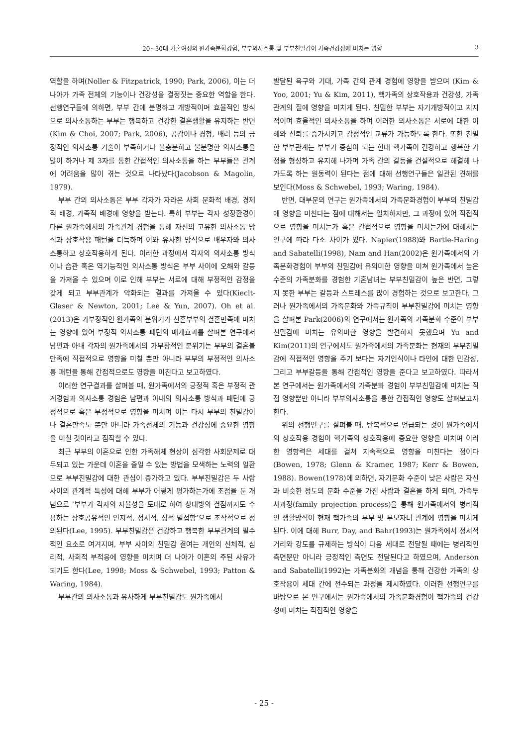20~30대 기혼여성의 원가족분화경험, 부부의사소통 및 부부친밀감이 가족건강성에 미치는 영향 3
역할을 하며(Noller & Fitzpatrick, 1990; Park, 2006), 이는 더 나아가 가족 전체의 기능이나 건강성을 결정짓는 중요한 역할을 한다. 선행연구들에 의하면, 부부 간에 분명하고 개방적이며 효율적인 방식으로 의사소통하는 부부는 행복하고 건강한 결혼생활을 유지하는 반면(Kim & Choi, 2007; Park, 2006), 공감이나 경청, 배려 등의 긍정적인 의사소통 기술이 부족하거나 불충분하고 불분명한 의사소통을 많이 하거나 제 3자를 통한 간접적인 의사소통을 하는 부부들은 관계에 어려움을 많이 겪는 것으로 나타났다(Jacobson & Magolin, 1979).
부부 간의 의사소통은 부부 각자가 자라온 사회 문화적 배경, 경제적 배경, 가족적 배경에 영향을 받는다. 특히 부부는 각자 성장환경이 다른 원가족에서의 가족관계 경험을 통해 자신의 고유한 의사소통 방식과 상호작용 패턴을 터득하며 이와 유사한 방식으로 배우자와 의사소통하고 상호작용하게 된다. 이러한 과정에서 각자의 의사소통 방식이나 습관 혹은 역기능적인 의사소통 방식은 부부 사이에 오해와 갈등을 가져올 수 있으며 이로 인해 부부는 서로에 대해 부정적인 감정을 갖게 되고 부부관계가 악화되는 결과를 가져올 수 있다(Kiecl­t-Glaser & Newton, 2001; Lee & Yun, 2007). Oh et al.(2013)은 가부장적인 원가족의 분위기가 신혼부부의 결혼만족에 미치는 영향에 있어 부정적 의사소통 패턴의 매개효과를 살펴본 연구에서 남편과 아내 각자의 원가족에서의 가부장적인 분위기는 부부의 결혼불만족에 직접적으로 영향을 미칠 뿐만 아니라 부부의 부정적인 의사소통 패턴을 통해 간접적으로도 영향을 미친다고 보고하였다.
이러한 연구결과를 살펴볼 때, 원가족에서의 긍정적 혹은 부정적 관계경험과 의사소통 경험은 남편과 아내의 의사소통 방식과 패턴에 긍정적으로 혹은 부정적으로 영향을 미치며 이는 다시 부부의 친밀감이나 결혼만족도 뿐만 아니라 가족전체의 기능과 건강성에 중요한 영향을 미칠 것이라고 짐작할 수 있다.
최근 부부의 이혼으로 인한 가족해체 현상이 심각한 사회문제로 대두되고 있는 가운데 이혼을 줄일 수 있는 방법을 모색하는 노력의 일환으로 부부친밀감에 대한 관심이 증가하고 있다. 부부친밀감은 두 사람 사이의 관계적 특성에 대해 부부가 어떻게 평가하는가에 초점을 둔 개념으로 ’부부가 각자의 자율성을 토대로 하여 상대방의 결점까지도 수용하는 상호공유적인 인지적, 정서적, 성적 밀접함’으로 조작적으로 정의된다(Lee, 1995). 부부친밀감은 건강하고 행복한 부부관계의 필수적인 요소로 여겨지며, 부부 사이의 친밀감 결여는 개인의 신체적, 심리적, 사회적 부적응에 영향을 미치며 더 나아가 이혼의 주된 사유가 되기도 한다(Lee, 1998; Moss & Schwe­bel, 1993; Patton & Waring, 1984).
부부간의 의사소통과 유사하게 부부친밀감도 원가족에서
발달된 욕구와 기대, 가족 간의 관계 경험에 영향을 받으며 (Kim & Yoo, 2001; Yu & Kim, 2011), 핵가족의 상호작용과 건강성, 가족관계의 질에 영향을 미치게 된다. 친밀한 부부는 자기개방적이고 지지적이며 효율적인 의사소통을 하며 이러한 의사소통은 서로에 대한 이해와 신뢰를 증가시키고 감정적인 교류가 가능하도록 한다. 또한 친밀한 부부관계는 부부가 중심이 되는 현대 핵가족이 건강하고 행복한 가정을 형성하고 유지해 나가며 가족 간의 갈등을 건설적으로 해결해 나가도록 하는 원동력이 된다는 점에 대해 선행연구들은 일관된 견해를 보인다(Moss & Schwebel, 1993; Waring, 1984).
반면, 대부분의 연구는 원가족에서의 가족분화경험이 부부의 친밀감에 영향을 미친다는 점에 대해서는 일치하지만, 그 과정에 있어 직접적으로 영향을 미치는가 혹은 간접적으로 영향을 미치는가에 대해서는 연구에 따라 다소 차이가 있다. Napier(1988)와 Bartle-Haring and Sabatelli(1998), Nam and Han(2002)은 원가족에서의 가족분화경험이 부부의 친밀감에 유의미한 영향을 미쳐 원가족에서 높은 수준의 가족분화를 경험한 기혼남녀는 부부친밀감이 높은 반면, 그렇지 못한 부부는 갈등과 스트레스를 많이 경험하는 것으로 보고한다. 그러나 원가족에서의 가족분화와 가족규칙이 부부친밀감에 미치는 영향을 살펴본 Park(2006)의 연구에서는 원가족의 가족분화 수준이 부부친밀감에 미치는 유의미한 영향을 발견하지 못했으며 Yu and Kim(2011)의 연구에서도 원가족에서의 가족분화는 현재의 부부친밀감에 직접적인 영향을 주기 보다는 자기인식이나 타인에 대한 민감성, 그리고 부부갈등을 통해 간접적인 영향을 준다고 보고하였다. 따라서 본 연구에서는 원가족에서의 가족분화 경험이 부부친밀감에 미치는 직접 영향뿐만 아니라 부부의사소통을 통한 간접적인 영향도 살펴보고자 한다.
위의 선행연구를 살펴볼 때, 반복적으로 언급되는 것이 원가족에서의 상호작용 경험이 핵가족의 상호작용에 중요한 영향을 미치며 이러한 영향력은 세대를 걸쳐 지속적으로 영향을 미친다는 점이다(Bowen, 1978; Glenn & Kramer, 1987; Kerr & Bowen, 1988). Bowen(1978)에 의하면, 자기분화 수준이 낮은 사람은 자신과 비슷한 정도의 분화 수준을 가진 사람과 결혼을 하게 되며, 가족투사과정(family projection process)을 통해 원가족에서의 병리적인 생활방식이 현재 핵가족의 부부 및 부모자녀 관계에 영향을 미치게 된다. 이에 대해 Burr, Day, and Bahr(1993)는 원가족에서 정서적 거리와 강도를 규제하는 방식이 다음 세대로 전달될 때에는 병리적인 측면뿐만 아니라 긍정적인 측면도 전달된다고 하였으며, Ander­son and Sabatelli(1992)는 가족분화의 개념을 통해 건강한 가족의 상호작용이 세대 간에 전수되는 과정을 제시하였다. 이러한 선행연구를 바탕으로 본 연구에서는 원가족에서의 가족분화경험이 핵가족의 건강성에 미치는 직접적인 영향을
- 25 -